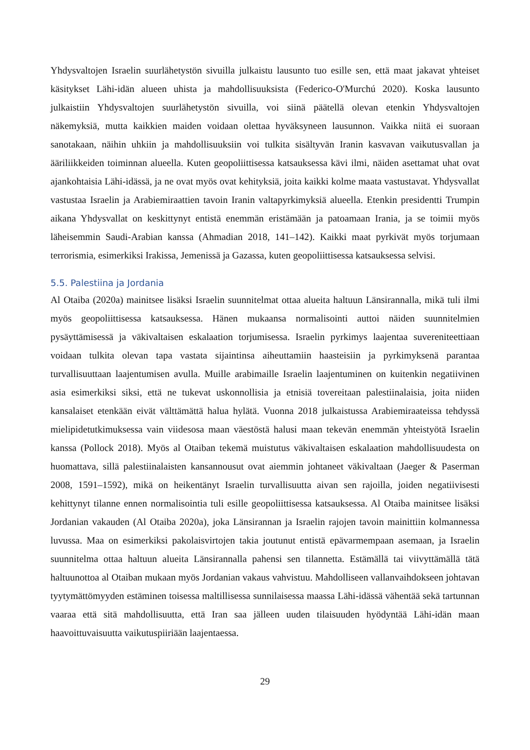Yhdysvaltojen Israelin suurlähetystön sivuilla julkaistu lausunto tuo esille sen, että maat jakavat yhteiset käsitykset Lähi-idän alueen uhista ja mahdollisuuksista (Federico-O'Murchú 2020). Koska lausunto julkaistiin Yhdysvaltojen suurlähetystön sivuilla, voi siinä päätellä olevan etenkin Yhdysvaltojen näkemyksiä, mutta kaikkien maiden voidaan olettaa hyväksyneen lausunnon. Vaikka niitä ei suoraan sanotakaan, näihin uhkiin ja mahdollisuuksiin voi tulkita sisältyvän Iranin kasvavan vaikutusvallan ja ääriliikkeiden toiminnan alueella. Kuten geopoliittisessa katsauksessa kävi ilmi, näiden asettamat uhat ovat ajankohtaisia Lähi-idässä, ja ne ovat myös ovat kehityksiä, joita kaikki kolme maata vastustavat. Yhdysvallat vastustaa Israelin ja Arabiemiraattien tavoin Iranin valtapyrkimyksiä alueella. Etenkin presidentti Trumpin aikana Yhdysvallat on keskittynyt entistä enemmän eristämään ja patoamaan Irania, ja se toimii myös läheisemmin Saudi-Arabian kanssa (Ahmadian 2018, 141–142). Kaikki maat pyrkivät myös torjumaan terrorismia, esimerkiksi Irakissa, Jemenissä ja Gazassa, kuten geopoliittisessa katsauksessa selvisi.
5.5. Palestiina ja Jordania
Al Otaiba (2020a) mainitsee lisäksi Israelin suunnitelmat ottaa alueita haltuun Länsirannalla, mikä tuli ilmi myös geopoliittisessa katsauksessa. Hänen mukaansa normalisointi auttoi näiden suunnitelmien pysäyttämisessä ja väkivaltaisen eskalaation torjumisessa. Israelin pyrkimys laajentaa suvereniteettiaan voidaan tulkita olevan tapa vastata sijaintinsa aiheuttamiin haasteisiin ja pyrkimyksenä parantaa turvallisuuttaan laajentumisen avulla. Muille arabimaille Israelin laajentuminen on kuitenkin negatiivinen asia esimerkiksi siksi, että ne tukevat uskonnollisia ja etnisiä tovereitaan palestiinalaisia, joita niiden kansalaiset etenkään eivät välttämättä halua hylätä. Vuonna 2018 julkaistussa Arabiemiraateissa tehdyssä mielipidetutkimuksessa vain viidesosa maan väestöstä halusi maan tekevän enemmän yhteistyötä Israelin kanssa (Pollock 2018). Myös al Otaiban tekemä muistutus väkivaltaisen eskalaation mahdollisuudesta on huomattava, sillä palestiinalaisten kansannousut ovat aiemmin johtaneet väkivaltaan (Jaeger & Paserman 2008, 1591–1592), mikä on heikentänyt Israelin turvallisuutta aivan sen rajoilla, joiden negatiivisesti kehittynyt tilanne ennen normalisointia tuli esille geopoliittisessa katsauksessa. Al Otaiba mainitsee lisäksi Jordanian vakauden (Al Otaiba 2020a), joka Länsirannan ja Israelin rajojen tavoin mainittiin kolmannessa luvussa. Maa on esimerkiksi pakolaisvirtojen takia joutunut entistä epävarmempaan asemaan, ja Israelin suunnitelma ottaa haltuun alueita Länsirannalla pahensi sen tilannetta. Estämällä tai viivyttämällä tätä haltuunottoa al Otaiban mukaan myös Jordanian vakaus vahvistuu. Mahdolliseen vallanvaihdokseen johtavan tyytymättömyyden estäminen toisessa maltillisessa sunnilaisessa maassa Lähi-idässä vähentää sekä tartunnan vaaraa että sitä mahdollisuutta, että Iran saa jälleen uuden tilaisuuden hyödyntää Lähi-idän maan haavoittuvaisuutta vaikutuspiiriään laajentaessa.
29